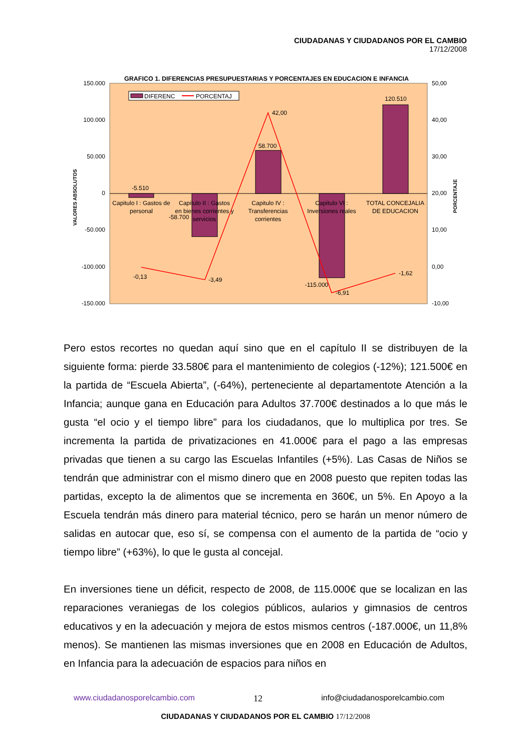CIUDADANAS Y CIUDADANOS POR EL CAMBIO
17/12/2008
GRAFICO 1. DIFERENCIAS PRESUPUESTARIAS Y PORCENTAJES EN EDUCACION E INFANCIA
150.000
100.000
50.000
0
-50.000
-100.000
-150.000
50,00
40,00
30,00
20,00
10,00
0,00
-10,00
VALORES ABSOLUTOS
PORCENTAJE
DIFERENC
PORCENTAJ
-5.510
-58.700
58.700
-115.000
120.510
Capitulo I : Gastos de
personal
Capitulo II : Gastos
en bienes corrientes y
servicios
Capitulo IV :
Transferencias
corrientes
Capitulo VI :
Inversiones reales
TOTAL CONCEJALIA
DE EDUCACION
-0,13
-3,49
42,00
-6,91
-1,62
Pero estos recortes no quedan aquí sino que en el capítulo II se distribuyen de la siguiente forma: pierde 33.580€ para el mantenimiento de colegios (-12%); 121.500€ en la partida de “Escuela Abierta”, (-64%), perteneciente al departamentote Atención a la Infancia; aunque gana en Educación para Adultos 37.700€ destinados a lo que más le gusta “el ocio y el tiempo libre” para los ciudadanos, que lo multiplica por tres. Se incrementa la partida de privatizaciones en 41.000€ para el pago a las empresas privadas que tienen a su cargo las Escuelas Infantiles (+5%). Las Casas de Niños se tendrán que administrar con el mismo dinero que en 2008 puesto que repiten todas las partidas, excepto la de alimentos que se incrementa en 360€, un 5%. En Apoyo a la Escuela tendrán más dinero para material técnico, pero se harán un menor número de salidas en autocar que, eso sí, se compensa con el aumento de la partida de “ocio y tiempo libre” (+63%), lo que le gusta al concejal.
En inversiones tiene un déficit, respecto de 2008, de 115.000€ que se localizan en las reparaciones veraniegas de los colegios públicos, aularios y gimnasios de centros educativos y en la adecuación y mejora de estos mismos centros (-187.000€, un 11,8% menos). Se mantienen las mismas inversiones que en 2008 en Educación de Adultos, en Infancia para la adecuación de espacios para niños en
www.ciudadanosporelcambio.com 12 info@ciudadanosporelcambio.com
CIUDADANAS Y CIUDADANOS POR EL CAMBIO 17/12/2008